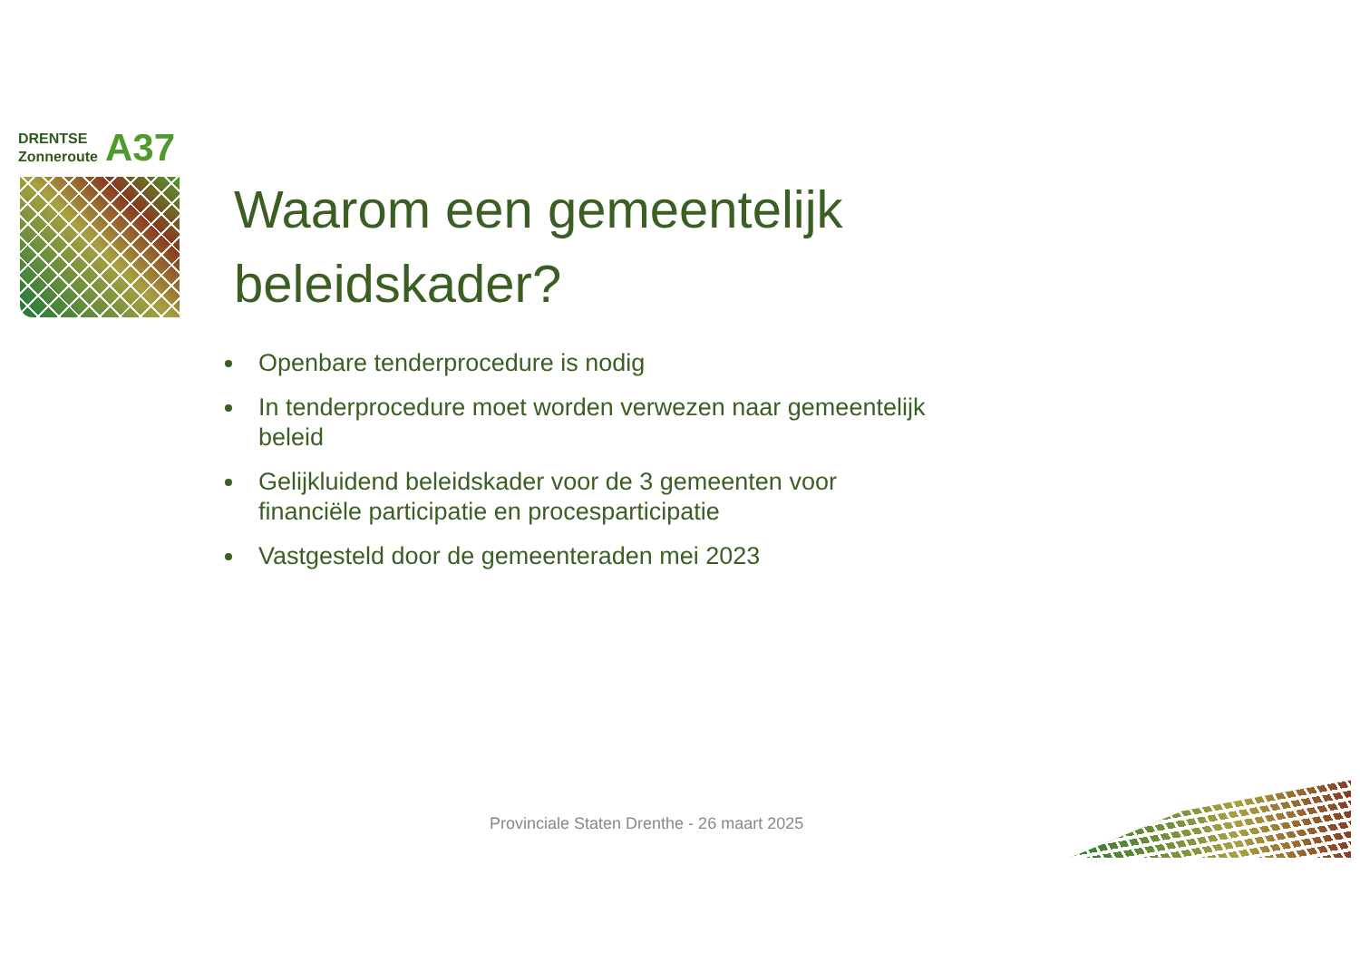DRENTSE
Zonneroute
A37
Waarom een gemeentelijk beleidskader?
Openbare tenderprocedure is nodig
In tenderprocedure moet worden verwezen naar gemeentelijk beleid
Gelijkluidend beleidskader voor de 3 gemeenten voor financiële participatie en procesparticipatie
Vastgesteld door de gemeenteraden mei 2023
Provinciale Staten Drenthe - 26 maart 2025